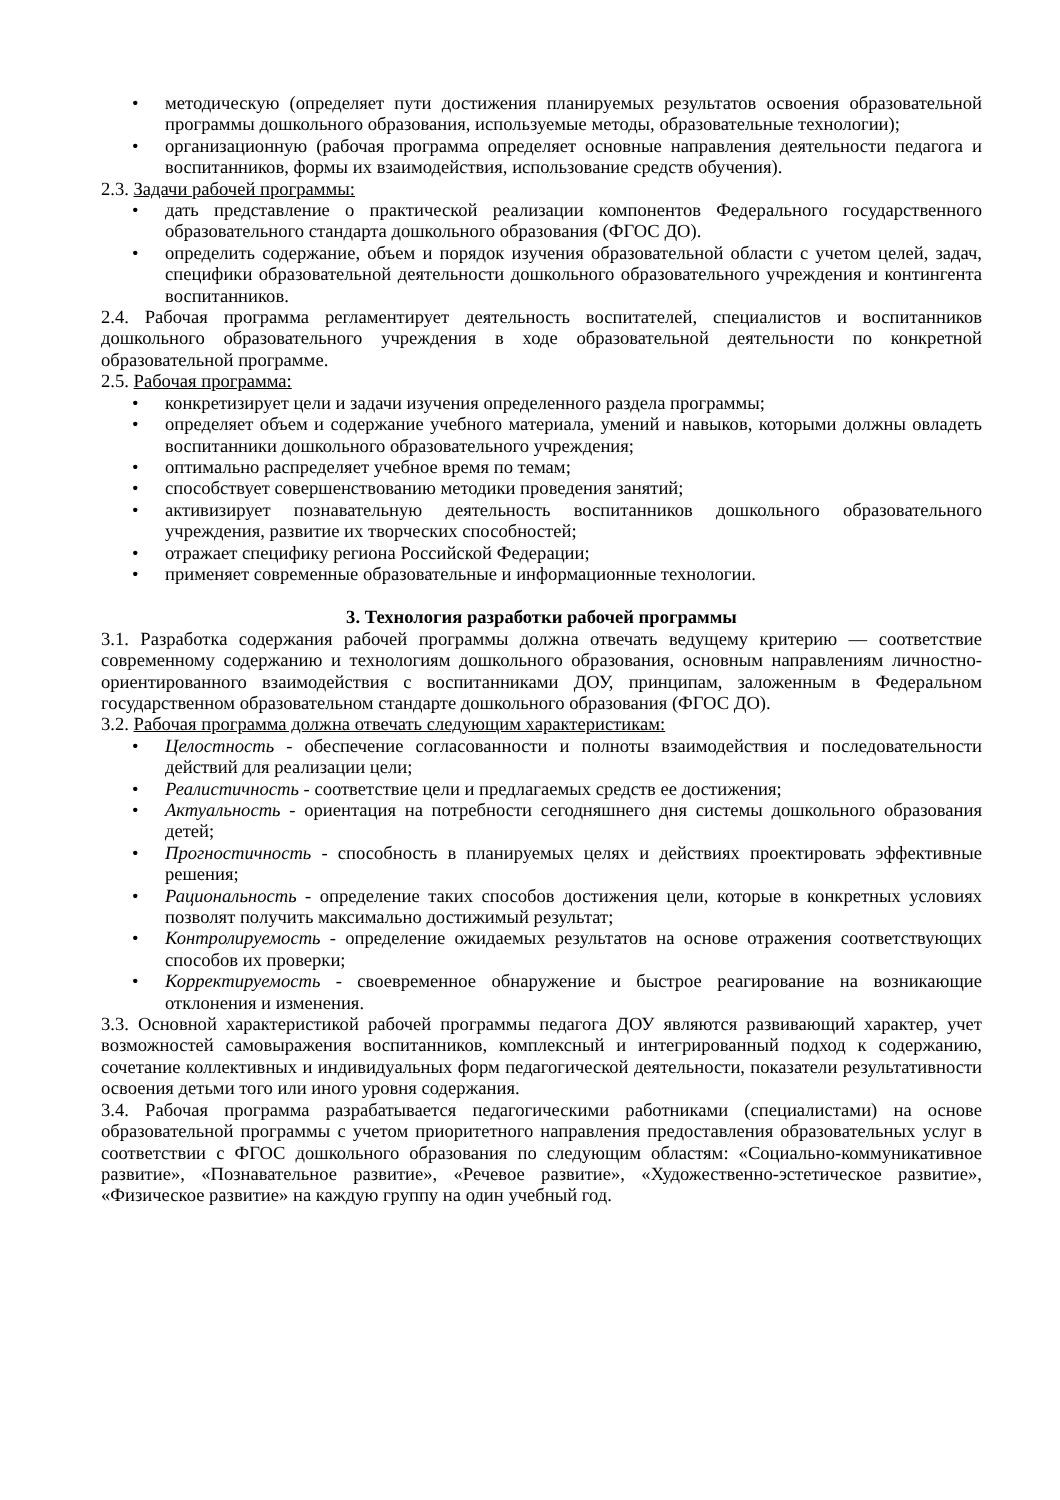• методическую (определяет пути достижения планируемых результатов освоения образовательной программы дошкольного образования, используемые методы, образовательные технологии);
• организационную (рабочая программа определяет основные направления деятельности педагога и воспитанников, формы их взаимодействия, использование средств обучения).
2.3. Задачи рабочей программы:
• дать представление о практической реализации компонентов Федерального государственного образовательного стандарта дошкольного образования (ФГОС ДО).
• определить содержание, объем и порядок изучения образовательной области с учетом целей, задач, специфики образовательной деятельности дошкольного образовательного учреждения и контингента воспитанников.
2.4. Рабочая программа регламентирует деятельность воспитателей, специалистов и воспитанников дошкольного образовательного учреждения в ходе образовательной деятельности по конкретной образовательной программе.
2.5. Рабочая программа:
• конкретизирует цели и задачи изучения определенного раздела программы;
• определяет объем и содержание учебного материала, умений и навыков, которыми должны овладеть воспитанники дошкольного образовательного учреждения;
• оптимально распределяет учебное время по темам;
• способствует совершенствованию методики проведения занятий;
• активизирует познавательную деятельность воспитанников дошкольного образовательного учреждения, развитие их творческих способностей;
• отражает специфику региона Российской Федерации;
• применяет современные образовательные и информационные технологии.
3. Технология разработки рабочей программы
3.1. Разработка содержания рабочей программы должна отвечать ведущему критерию — соответствие современному содержанию и технологиям дошкольного образования, основным направлениям личностно-ориентированного взаимодействия с воспитанниками ДОУ, принципам, заложенным в Федеральном государственном образовательном стандарте дошкольного образования (ФГОС ДО).
3.2. Рабочая программа должна отвечать следующим характеристикам:
• Целостность - обеспечение согласованности и полноты взаимодействия и последовательности действий для реализации цели;
• Реалистичность - соответствие цели и предлагаемых средств ее достижения;
• Актуальность - ориентация на потребности сегодняшнего дня системы дошкольного образования детей;
• Прогностичность - способность в планируемых целях и действиях проектировать эффективные решения;
• Рациональность - определение таких способов достижения цели, которые в конкретных условиях позволят получить максимально достижимый результат;
• Контролируемость - определение ожидаемых результатов на основе отражения соответствующих способов их проверки;
• Корректируемость - своевременное обнаружение и быстрое реагирование на возникающие отклонения и изменения.
3.3. Основной характеристикой рабочей программы педагога ДОУ являются развивающий характер, учет возможностей самовыражения воспитанников, комплексный и интегрированный подход к содержанию, сочетание коллективных и индивидуальных форм педагогической деятельности, показатели результативности освоения детьми того или иного уровня содержания.
3.4. Рабочая программа разрабатывается педагогическими работниками (специалистами) на основе образовательной программы с учетом приоритетного направления предоставления образовательных услуг в соответствии с ФГОС дошкольного образования по следующим областям: «Социально-коммуникативное развитие», «Познавательное развитие», «Речевое развитие», «Художественно-эстетическое развитие», «Физическое развитие» на каждую группу на один учебный год.